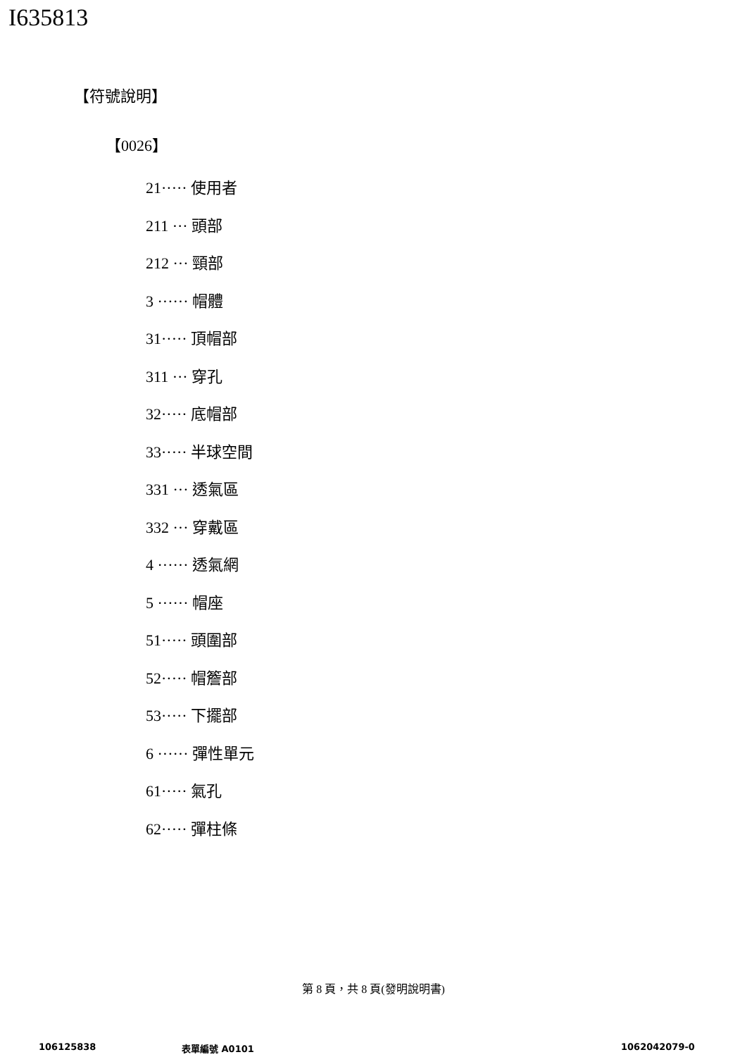I635813
【符號說明】
【0026】
21····· 使用者
211 ··· 頭部
212 ··· 頸部
3 ······ 帽體
31····· 頂帽部
311 ··· 穿孔
32····· 底帽部
33····· 半球空間
331 ··· 透氣區
332 ··· 穿戴區
4 ······ 透氣網
5 ······ 帽座
51····· 頭圍部
52····· 帽簷部
53····· 下擺部
6 ······ 彈性單元
61····· 氣孔
62····· 彈柱條
第 8 頁，共 8 頁(發明說明書)
106125838 表單編號 A0101 1062042079-0